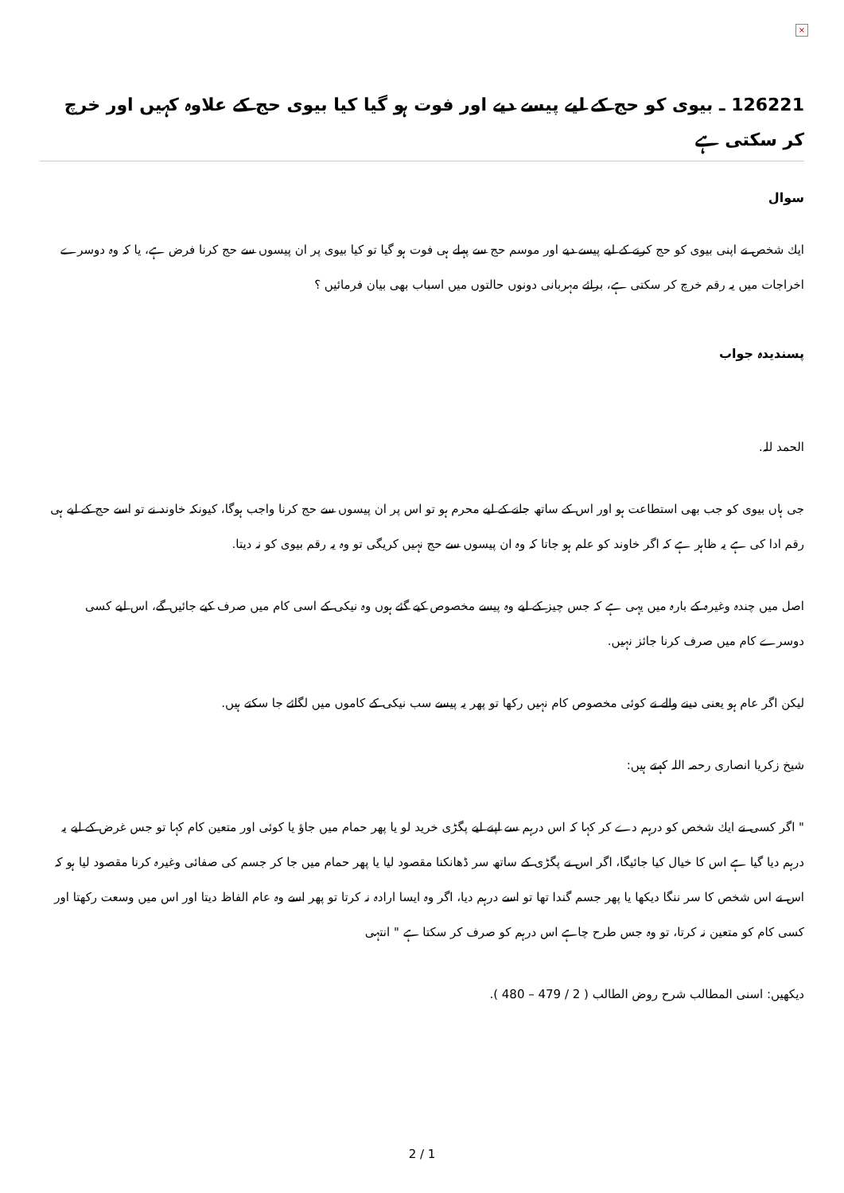×
126221 ـ بیوی کو حج کے لیے پیسے دیے اور فوت ہو گیا کیا بیوی حج کے علاوہ کہیں اور خرچ کر سکتی ہے
سوال
ایك شخص نے اپنی بیوی كو حج كرنے كے لیے پیسے دیے اور موسم حج سے پہلے ہی فوت ہو گیا تو كیا بیوی پر ان پیسوں سے حج كرنا فرض ہے، یا كہ وہ دوسرے اخراجات میں یہ رقم خرچ كر سكتی ہے، برائے مہربانی دونوں حالتوں میں اسباب بھی بیان فرمائیں ؟
پسندیدہ جواب
الحمد للہ.
جی ہاں بیوی كو جب بھی استطاعت ہو اور اس كے ساتھ جانے كے لیے محرم ہو تو اس پر ان پیسوں سے حج كرنا واجب ہوگا، كیونكہ خاوند نے تو اسے حج كے لیے ہی رقم ادا كی ہے یہ ظاہر ہے كہ اگر خاوند كو علم ہو جاتا كہ وہ ان پیسوں سے حج نہیں كریگی تو وہ یہ رقم بیوی كو نہ دیتا.
اصل میں چندہ وغیرہ كے بارہ میں یہی ہے كہ جس چیز كے لیے وہ پیسے مخصوص كیے گئے ہوں وہ نیكی كے اسی كام میں صرف كیے جائیں گے، اس لیے كسی دوسرے كام میں صرف كرنا جائز نہیں.
لیكن اگر عام ہو یعنی دینے والے نے كوئی مخصوص كام نہیں ركھا تو پھر یہ پیسے سب نیكی كے كاموں میں لگائے جا سكتے ہیں.
شیخ زكریا انصاری رحمہ اللہ كہتے ہیں:
" اگر كسی نے ایك شخص كو درہم دے كر كہا كہ اس درہم سے اپنے لیے پگڑی خرید لو یا پھر حمام میں جاؤ یا كوئی اور متعین كام كہا تو جس غرض كے لیے یہ درہم دیا گیا ہے اس كا خیال كیا جائیگا، اگر اس نے پگڑی كے ساتھ سر ڈھانكنا مقصود لیا یا پھر حمام میں جا كر جسم كی صفائی وغیرہ كرنا مقصود لیا ہو كہ اس نے اس شخص كا سر ننگا دیكھا یا پھر جسم گندا تھا تو اسے درہم دیا، اگر وہ ایسا ارادہ نہ كرتا تو پھر اسے وہ عام الفاظ دیتا اور اس میں وسعت ركھتا اور كسی كام كو متعین نہ كرتا، تو وہ جس طرح چاہے اس درہم كو صرف كر سكتا ہے " انتہی
دیكھیں: اسنی المطالب شرح روض الطالب ( 2 / 479 – 480 ).
2 / 1